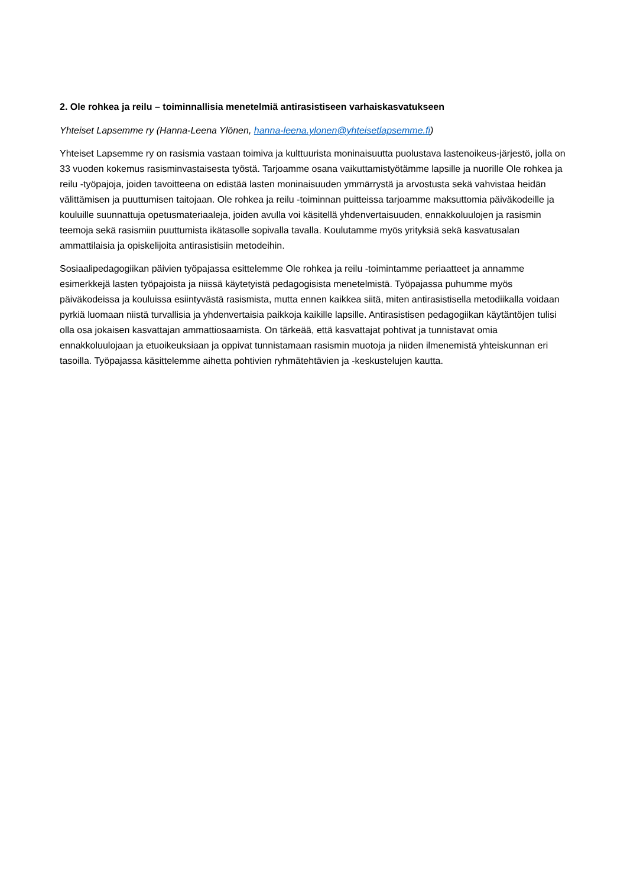2. Ole rohkea ja reilu – toiminnallisia menetelmiä antirasistiseen varhaiskasvatukseen
Yhteiset Lapsemme ry (Hanna-Leena Ylönen, hanna-leena.ylonen@yhteisetlapsemme.fi)
Yhteiset Lapsemme ry on rasismia vastaan toimiva ja kulttuurista moninaisuutta puolustava lastenoikeus-järjestö, jolla on 33 vuoden kokemus rasisminvastaisesta työstä. Tarjoamme osana vaikuttamistyötämme lapsille ja nuorille Ole rohkea ja reilu -työpajoja, joiden tavoitteena on edistää lasten moninaisuuden ymmärrystä ja arvostusta sekä vahvistaa heidän välittämisen ja puuttumisen taitojaan. Ole rohkea ja reilu -toiminnan puitteissa tarjoamme maksuttomia päiväkodeille ja kouluille suunnattuja opetusmateriaaleja, joiden avulla voi käsitellä yhdenvertaisuuden, ennakkoluulojen ja rasismin teemoja sekä rasismiin puuttumista ikätasolle sopivalla tavalla. Koulutamme myös yrityksiä sekä kasvatusalan ammattilaisia ja opiskelijoita antirasistisiin metodeihin.
Sosiaalipedagogiikan päivien työpajassa esittelemme Ole rohkea ja reilu -toimintamme periaatteet ja annamme esimerkkejä lasten työpajoista ja niissä käytetyistä pedagogisista menetelmistä. Työpajassa puhumme myös päiväkodeissa ja kouluissa esiintyvästä rasismista, mutta ennen kaikkea siitä, miten antirasistisella metodiikalla voidaan pyrkiä luomaan niistä turvallisia ja yhdenvertaisia paikkoja kaikille lapsille. Antirasistisen pedagogiikan käytäntöjen tulisi olla osa jokaisen kasvattajan ammattiosaamista. On tärkeää, että kasvattajat pohtivat ja tunnistavat omia ennakkoluulojaan ja etuoikeuksiaan ja oppivat tunnistamaan rasismin muotoja ja niiden ilmenemistä yhteiskunnan eri tasoilla. Työpajassa käsittelemme aihetta pohtivien ryhmätehtävien ja -keskustelujen kautta.